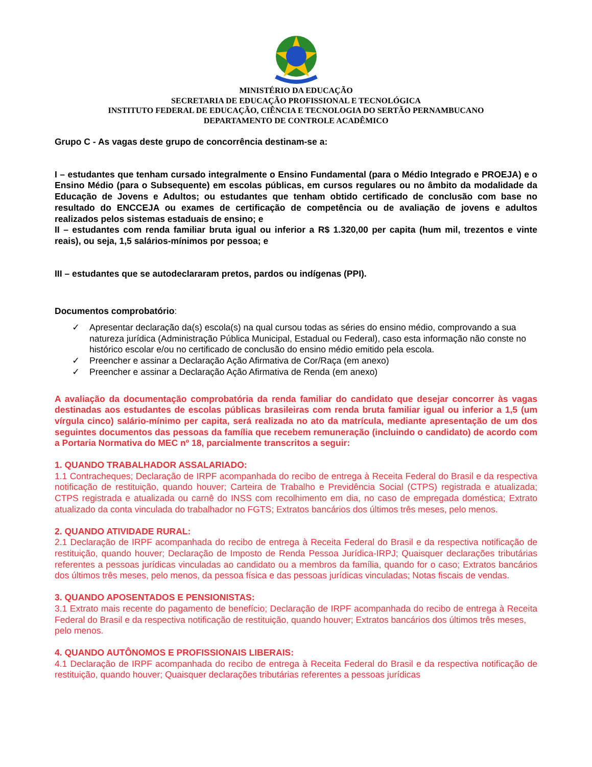MINISTÉRIO DA EDUCAÇÃO
SECRETARIA DE EDUCAÇÃO PROFISSIONAL E TECNOLÓGICA
INSTITUTO FEDERAL DE EDUCAÇÃO, CIÊNCIA E TECNOLOGIA DO SERTÃO PERNAMBUCANO
DEPARTAMENTO DE CONTROLE ACADÊMICO
Grupo C - As vagas deste grupo de concorrência destinam-se a:
I – estudantes que tenham cursado integralmente o Ensino Fundamental (para o Médio Integrado e PROEJA) e o Ensino Médio (para o Subsequente) em escolas públicas, em cursos regulares ou no âmbito da modalidade da Educação de Jovens e Adultos; ou estudantes que tenham obtido certificado de conclusão com base no resultado do ENCCEJA ou exames de certificação de competência ou de avaliação de jovens e adultos realizados pelos sistemas estaduais de ensino; e
II – estudantes com renda familiar bruta igual ou inferior a R$ 1.320,00 per capita (hum mil, trezentos e vinte reais), ou seja, 1,5 salários-mínimos por pessoa; e
III – estudantes que se autodeclararam pretos, pardos ou indígenas (PPI).
Documentos comprobatório:
✓ Apresentar declaração da(s) escola(s) na qual cursou todas as séries do ensino médio, comprovando a sua natureza jurídica (Administração Pública Municipal, Estadual ou Federal), caso esta informação não conste no histórico escolar e/ou no certificado de conclusão do ensino médio emitido pela escola.
✓ Preencher e assinar a Declaração Ação Afirmativa de Cor/Raça (em anexo)
✓ Preencher e assinar a Declaração Ação Afirmativa de Renda (em anexo)
A avaliação da documentação comprobatória da renda familiar do candidato que desejar concorrer às vagas destinadas aos estudantes de escolas públicas brasileiras com renda bruta familiar igual ou inferior a 1,5 (um vírgula cinco) salário-mínimo per capita, será realizada no ato da matrícula, mediante apresentação de um dos seguintes documentos das pessoas da família que recebem remuneração (incluindo o candidato) de acordo com a Portaria Normativa do MEC nº 18, parcialmente transcritos a seguir:
1. QUANDO TRABALHADOR ASSALARIADO:
1.1 Contracheques; Declaração de IRPF acompanhada do recibo de entrega à Receita Federal do Brasil e da respectiva notificação de restituição, quando houver; Carteira de Trabalho e Previdência Social (CTPS) registrada e atualizada; CTPS registrada e atualizada ou carnê do INSS com recolhimento em dia, no caso de empregada doméstica; Extrato atualizado da conta vinculada do trabalhador no FGTS; Extratos bancários dos últimos três meses, pelo menos.
2. QUANDO ATIVIDADE RURAL:
2.1 Declaração de IRPF acompanhada do recibo de entrega à Receita Federal do Brasil e da respectiva notificação de restituição, quando houver; Declaração de Imposto de Renda Pessoa Jurídica-IRPJ; Quaisquer declarações tributárias referentes a pessoas jurídicas vinculadas ao candidato ou a membros da família, quando for o caso; Extratos bancários dos últimos três meses, pelo menos, da pessoa física e das pessoas jurídicas vinculadas; Notas fiscais de vendas.
3. QUANDO APOSENTADOS E PENSIONISTAS:
3.1 Extrato mais recente do pagamento de benefício; Declaração de IRPF acompanhada do recibo de entrega à Receita Federal do Brasil e da respectiva notificação de restituição, quando houver; Extratos bancários dos últimos três meses,
pelo menos.
4. QUANDO AUTÔNOMOS E PROFISSIONAIS LIBERAIS:
4.1 Declaração de IRPF acompanhada do recibo de entrega à Receita Federal do Brasil e da respectiva notificação de restituição, quando houver; Quaisquer declarações tributárias referentes a pessoas jurídicas